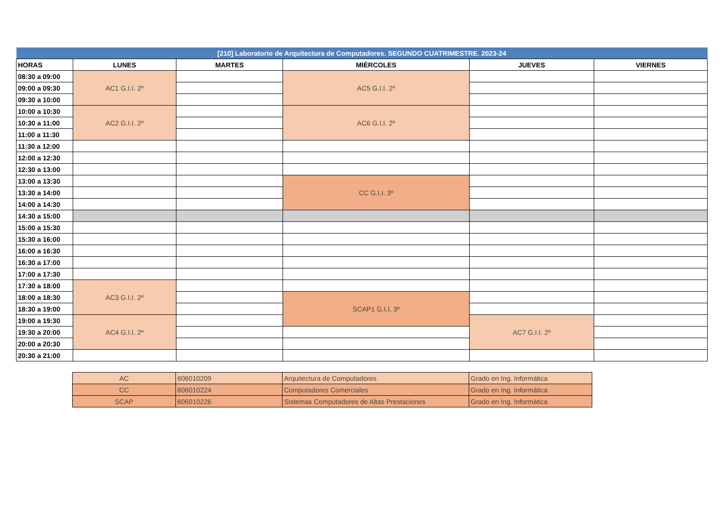| [210] Laboratorio de Arquitectura de Computadores. SEGUNDO CUATRIMESTRE. 2023-24 | | | | | |
| HORAS | LUNES | MARTES | MIÉRCOLES | JUEVES | VIERNES |
| 08:30 a 09:00 | AC1 G.I.I. 2º | | AC5 G.I.I. 2º | | |
| 09:00 a 09:30 | | | | | |
| 09:30 a 10:00 | | | | | |
| 10:00 a 10:30 | AC2 G.I.I. 2º | | AC6 G.I.I. 2º | | |
| 10:30 a 11:00 | | | | | |
| 11:00 a 11:30 | | | | | |
| 11:30 a 12:00 | | | | | |
| 12:00 a 12:30 | | | | | |
| 12:30 a 13:00 | | | | | |
| 13:00 a 13:30 | | | CC G.I.I. 3º | | |
| 13:30 a 14:00 | | | | | |
| 14:00 a 14:30 | | | | | |
| 14:30 a 15:00 | | | | | |
| 15:00 a 15:30 | | | | | |
| 15:30 a 16:00 | | | | | |
| 16:00 a 16:30 | | | | | |
| 16:30 a 17:00 | | | | | |
| 17:00 a 17:30 | | | | | |
| 17:30 a 18:00 | AC3 G.I.I. 2º | | | | |
| 18:00 a 18:30 | | | SCAP1 G.I.I. 3º | | |
| 18:30 a 19:00 | | | | | |
| 19:00 a 19:30 | AC4 G.I.I. 2º | | | AC7 G.I.I. 2º | |
| 19:30 a 20:00 | | | | | |
| 20:00 a 20:30 | | | | | |
| 20:30 a 21:00 | | | | | |
| AC | 606010209 | Arquitectura de Computadores | Grado en Ing. Informática |
| CC | 606010224 | Computadores Comerciales | Grado en Ing. Informática |
| SCAP | 606010226 | Sistemas Computadores de Altas Prestaciones | Grado en Ing. Informática |